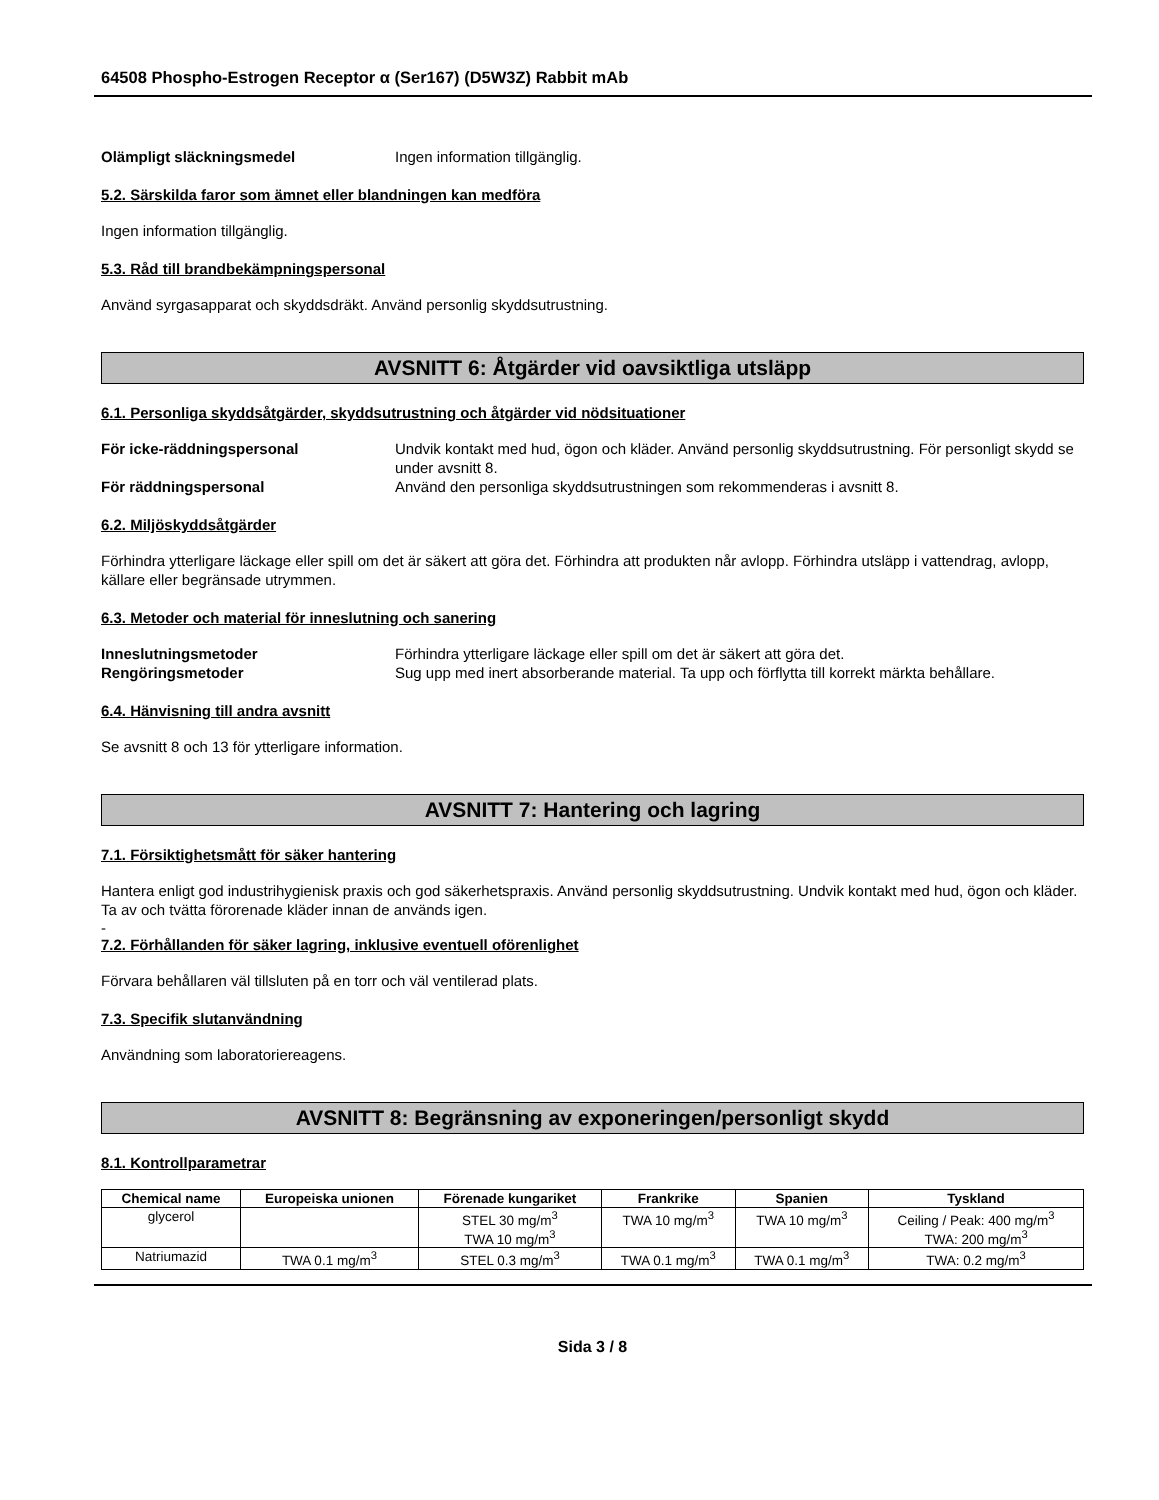64508 Phospho-Estrogen Receptor α (Ser167) (D5W3Z) Rabbit mAb
Olämpligt släckningsmedel Ingen information tillgänglig.
5.2. Särskilda faror som ämnet eller blandningen kan medföra
Ingen information tillgänglig.
5.3. Råd till brandbekämpningspersonal
Använd syrgasapparat och skyddsdräkt. Använd personlig skyddsutrustning.
AVSNITT 6: Åtgärder vid oavsiktliga utsläpp
6.1. Personliga skyddsåtgärder, skyddsutrustning och åtgärder vid nödsituationer
För icke-räddningspersonal Undvik kontakt med hud, ögon och kläder. Använd personlig skyddsutrustning. För personligt skydd se under avsnitt 8.
För räddningspersonal Använd den personliga skyddsutrustningen som rekommenderas i avsnitt 8.
6.2. Miljöskyddsåtgärder
Förhindra ytterligare läckage eller spill om det är säkert att göra det. Förhindra att produkten når avlopp. Förhindra utsläpp i vattendrag, avlopp, källare eller begränsade utrymmen.
6.3. Metoder och material för inneslutning och sanering
Inneslutningsmetoder Förhindra ytterligare läckage eller spill om det är säkert att göra det.
Rengöringsmetoder Sug upp med inert absorberande material. Ta upp och förflytta till korrekt märkta behållare.
6.4. Hänvisning till andra avsnitt
Se avsnitt 8 och 13 för ytterligare information.
AVSNITT 7: Hantering och lagring
7.1. Försiktighetsmått för säker hantering
Hantera enligt god industrihygienisk praxis och god säkerhetspraxis. Använd personlig skyddsutrustning. Undvik kontakt med hud, ögon och kläder. Ta av och tvätta förorenade kläder innan de används igen.
-
7.2. Förhållanden för säker lagring, inklusive eventuell oförenlighet
Förvara behållaren väl tillsluten på en torr och väl ventilerad plats.
7.3. Specifik slutanvändning
Användning som laboratoriereagens.
AVSNITT 8: Begränsning av exponeringen/personligt skydd
8.1. Kontrollparametrar
| Chemical name | Europeiska unionen | Förenade kungariket | Frankrike | Spanien | Tyskland |
| --- | --- | --- | --- | --- | --- |
| glycerol | | STEL 30 mg/m<sup>3</sup> TWA 10 mg/m<sup>3</sup> | TWA 10 mg/m<sup>3</sup> | TWA 10 mg/m<sup>3</sup> | Ceiling / Peak: 400 mg/m<sup>3</sup> TWA: 200 mg/m<sup>3</sup> |
| Natriumazid | TWA 0.1 mg/m<sup>3</sup> | STEL 0.3 mg/m<sup>3</sup> | TWA 0.1 mg/m<sup>3</sup> | TWA 0.1 mg/m<sup>3</sup> | TWA: 0.2 mg/m<sup>3</sup> |
Sida 3 / 8